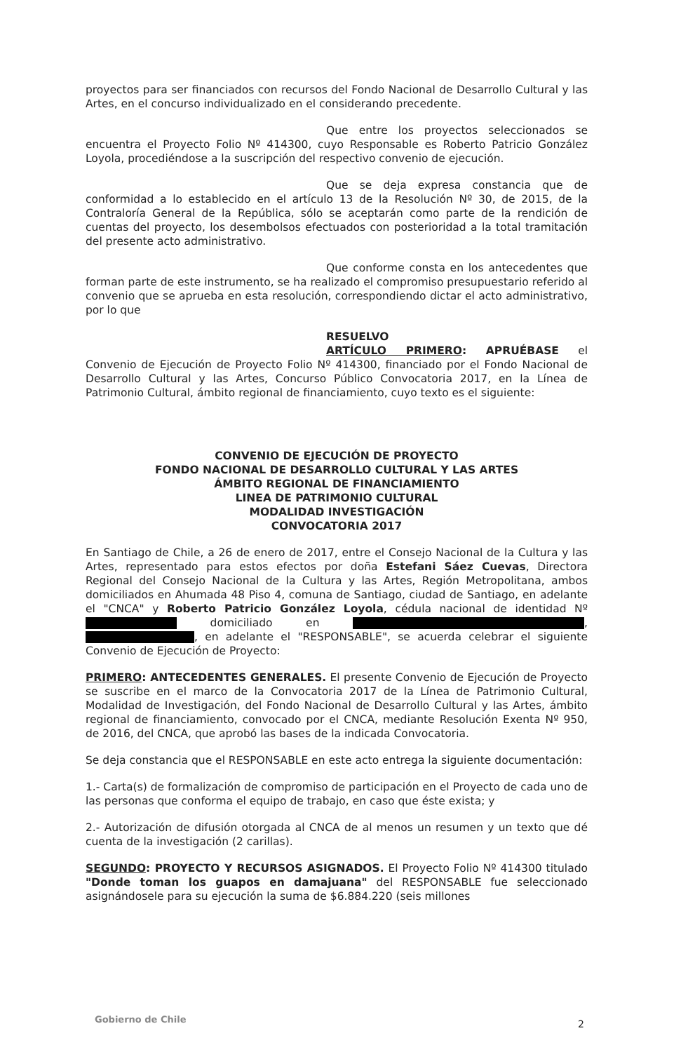proyectos para ser financiados con recursos del Fondo Nacional de Desarrollo Cultural y las Artes, en el concurso individualizado en el considerando precedente.
Que entre los proyectos seleccionados se encuentra el Proyecto Folio Nº 414300, cuyo Responsable es Roberto Patricio González Loyola, procediéndose a la suscripción del respectivo convenio de ejecución.
Que se deja expresa constancia que de conformidad a lo establecido en el artículo 13 de la Resolución Nº 30, de 2015, de la Contraloría General de la República, sólo se aceptarán como parte de la rendición de cuentas del proyecto, los desembolsos efectuados con posterioridad a la total tramitación del presente acto administrativo.
Que conforme consta en los antecedentes que forman parte de este instrumento, se ha realizado el compromiso presupuestario referido al convenio que se aprueba en esta resolución, correspondiendo dictar el acto administrativo, por lo que
RESUELVO
ARTÍCULO PRIMERO: APRUÉBASE el Convenio de Ejecución de Proyecto Folio Nº 414300, financiado por el Fondo Nacional de Desarrollo Cultural y las Artes, Concurso Público Convocatoria 2017, en la Línea de Patrimonio Cultural, ámbito regional de financiamiento, cuyo texto es el siguiente:
CONVENIO DE EJECUCIÓN DE PROYECTO
FONDO NACIONAL DE DESARROLLO CULTURAL Y LAS ARTES
ÁMBITO REGIONAL DE FINANCIAMIENTO
LINEA DE PATRIMONIO CULTURAL
MODALIDAD INVESTIGACIÓN
CONVOCATORIA 2017
En Santiago de Chile, a 26 de enero de 2017, entre el Consejo Nacional de la Cultura y las Artes, representado para estos efectos por doña Estefani Sáez Cuevas, Directora Regional del Consejo Nacional de la Cultura y las Artes, Región Metropolitana, ambos domiciliados en Ahumada 48 Piso 4, comuna de Santiago, ciudad de Santiago, en adelante el "CNCA" y Roberto Patricio González Loyola, cédula nacional de identidad Nº domiciliado en , , en adelante el "RESPONSABLE", se acuerda celebrar el siguiente Convenio de Ejecución de Proyecto:
PRIMERO: ANTECEDENTES GENERALES. El presente Convenio de Ejecución de Proyecto se suscribe en el marco de la Convocatoria 2017 de la Línea de Patrimonio Cultural, Modalidad de Investigación, del Fondo Nacional de Desarrollo Cultural y las Artes, ámbito regional de financiamiento, convocado por el CNCA, mediante Resolución Exenta Nº 950, de 2016, del CNCA, que aprobó las bases de la indicada Convocatoria.
Se deja constancia que el RESPONSABLE en este acto entrega la siguiente documentación:
1.- Carta(s) de formalización de compromiso de participación en el Proyecto de cada uno de las personas que conforma el equipo de trabajo, en caso que éste exista; y
2.- Autorización de difusión otorgada al CNCA de al menos un resumen y un texto que dé cuenta de la investigación (2 carillas).
SEGUNDO: PROYECTO Y RECURSOS ASIGNADOS. El Proyecto Folio Nº 414300 titulado "Donde toman los guapos en damajuana" del RESPONSABLE fue seleccionado asignándosele para su ejecución la suma de $6.884.220 (seis millones
Gobierno de Chile 2